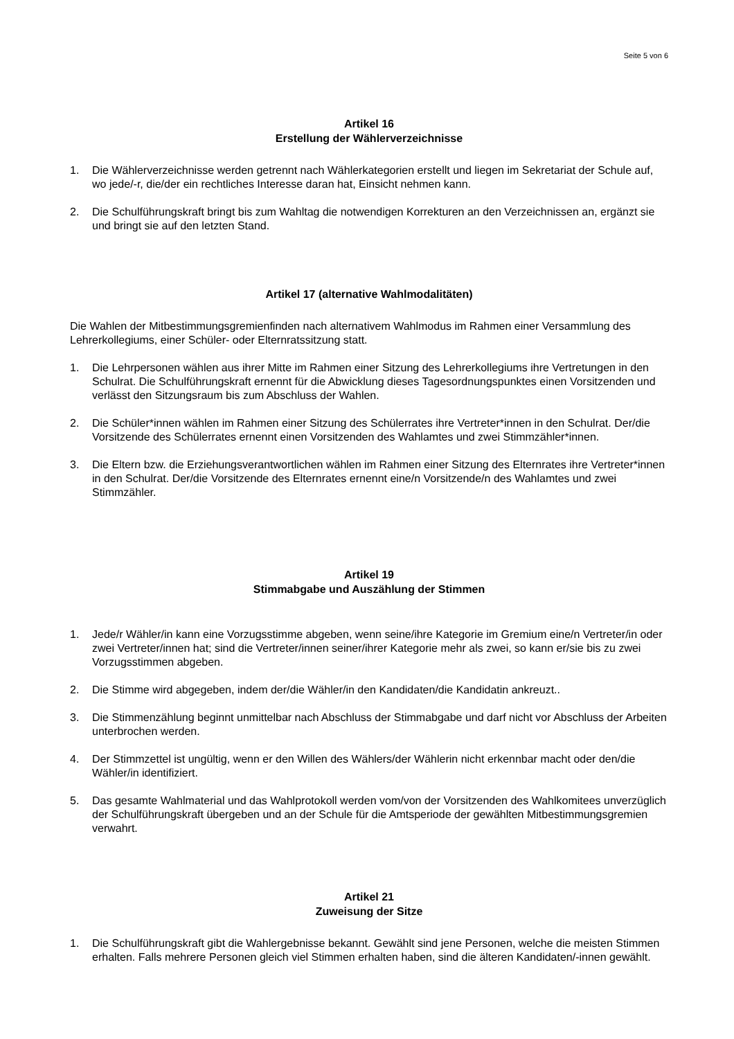Seite 5 von 6
Artikel 16
Erstellung der Wählerverzeichnisse
1. Die Wählerverzeichnisse werden getrennt nach Wählerkategorien erstellt und liegen im Sekretariat der Schule auf, wo jede/-r, die/der ein rechtliches Interesse daran hat, Einsicht nehmen kann.
2. Die Schulführungskraft bringt bis zum Wahltag die notwendigen Korrekturen an den Verzeichnissen an, ergänzt sie und bringt sie auf den letzten Stand.
Artikel 17 (alternative Wahlmodalitäten)
Die Wahlen der Mitbestimmungsgremienfinden nach alternativem Wahlmodus im Rahmen einer Versammlung des Lehrerkollegiums, einer Schüler- oder Elternratssitzung statt.
1. Die Lehrpersonen wählen aus ihrer Mitte im Rahmen einer Sitzung des Lehrerkollegiums ihre Vertretungen in den Schulrat. Die Schulführungskraft ernennt für die Abwicklung dieses Tagesordnungspunktes einen Vorsitzenden und verlässt den Sitzungsraum bis zum Abschluss der Wahlen.
2. Die Schüler*innen wählen im Rahmen einer Sitzung des Schülerrates ihre Vertreter*innen in den Schulrat. Der/die Vorsitzende des Schülerrates ernennt einen Vorsitzenden des Wahlamtes und zwei Stimmzähler*innen.
3. Die Eltern bzw. die Erziehungsverantwortlichen wählen im Rahmen einer Sitzung des Elternrates ihre Vertreter*innen in den Schulrat. Der/die Vorsitzende des Elternrates ernennt eine/n Vorsitzende/n des Wahlamtes und zwei Stimmzähler.
Artikel 19
Stimmabgabe und Auszählung der Stimmen
1. Jede/r Wähler/in kann eine Vorzugsstimme abgeben, wenn seine/ihre Kategorie im Gremium eine/n Vertreter/in oder zwei Vertreter/innen hat; sind die Vertreter/innen seiner/ihrer Kategorie mehr als zwei, so kann er/sie bis zu zwei Vorzugsstimmen abgeben.
2. Die Stimme wird abgegeben, indem der/die Wähler/in den Kandidaten/die Kandidatin ankreuzt..
3. Die Stimmenzählung beginnt unmittelbar nach Abschluss der Stimmabgabe und darf nicht vor Abschluss der Arbeiten unterbrochen werden.
4. Der Stimmzettel ist ungültig, wenn er den Willen des Wählers/der Wählerin nicht erkennbar macht oder den/die Wähler/in identifiziert.
5. Das gesamte Wahlmaterial und das Wahlprotokoll werden vom/von der Vorsitzenden des Wahlkomitees unverzüglich der Schulführungskraft übergeben und an der Schule für die Amtsperiode der gewählten Mitbestimmungsgremien verwahrt.
Artikel 21
Zuweisung der Sitze
1. Die Schulführungskraft gibt die Wahlergebnisse bekannt. Gewählt sind jene Personen, welche die meisten Stimmen erhalten. Falls mehrere Personen gleich viel Stimmen erhalten haben, sind die älteren Kandidaten/-innen gewählt.